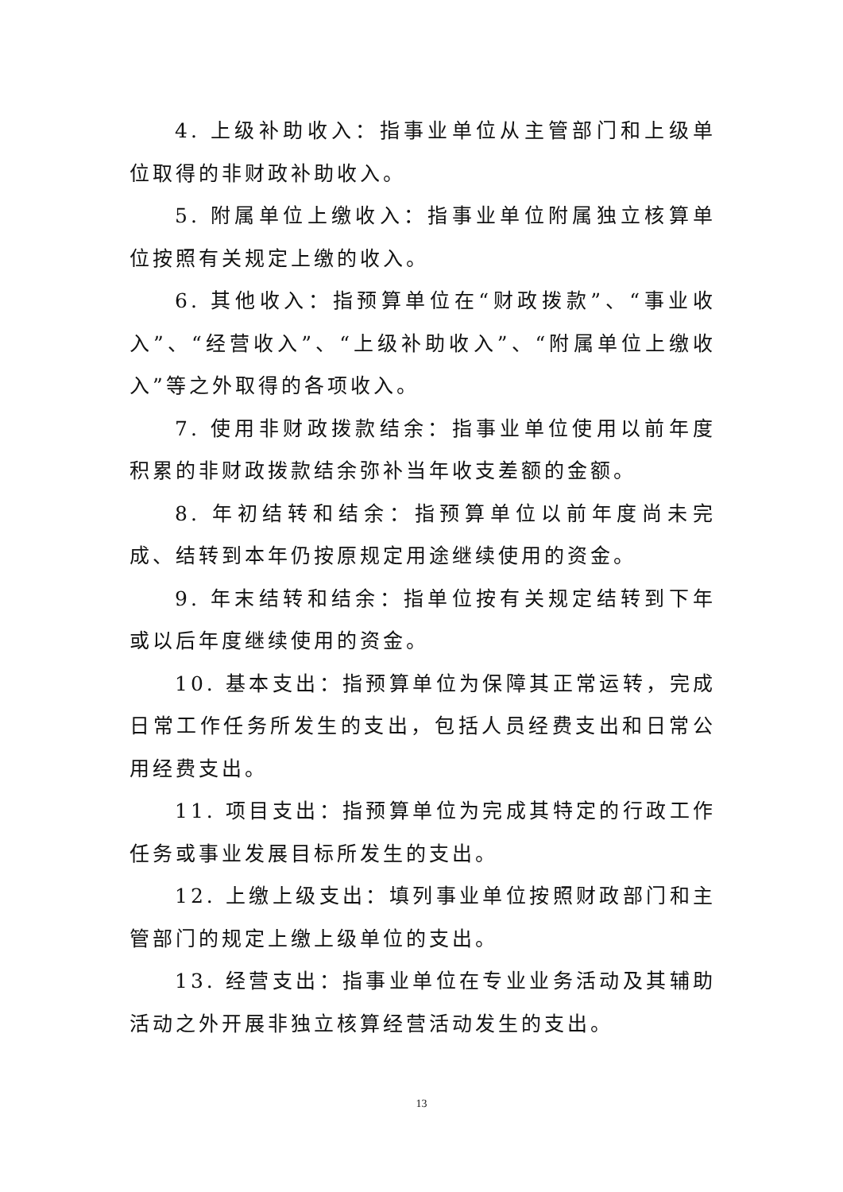4. 上级补助收入：指事业单位从主管部门和上级单位取得的非财政补助收入。
5. 附属单位上缴收入：指事业单位附属独立核算单位按照有关规定上缴的收入。
6. 其他收入：指预算单位在“财政拨款”、“事业收入”、“经营收入”、“上级补助收入”、“附属单位上缴收入”等之外取得的各项收入。
7. 使用非财政拨款结余：指事业单位使用以前年度积累的非财政拨款结余弥补当年收支差额的金额。
8. 年初结转和结余：指预算单位以前年度尚未完成、结转到本年仍按原规定用途继续使用的资金。
9. 年末结转和结余：指单位按有关规定结转到下年或以后年度继续使用的资金。
10. 基本支出：指预算单位为保障其正常运转，完成日常工作任务所发生的支出，包括人员经费支出和日常公用经费支出。
11. 项目支出：指预算单位为完成其特定的行政工作任务或事业发展目标所发生的支出。
12. 上缴上级支出：填列事业单位按照财政部门和主管部门的规定上缴上级单位的支出。
13. 经营支出：指事业单位在专业业务活动及其辅助活动之外开展非独立核算经营活动发生的支出。
13